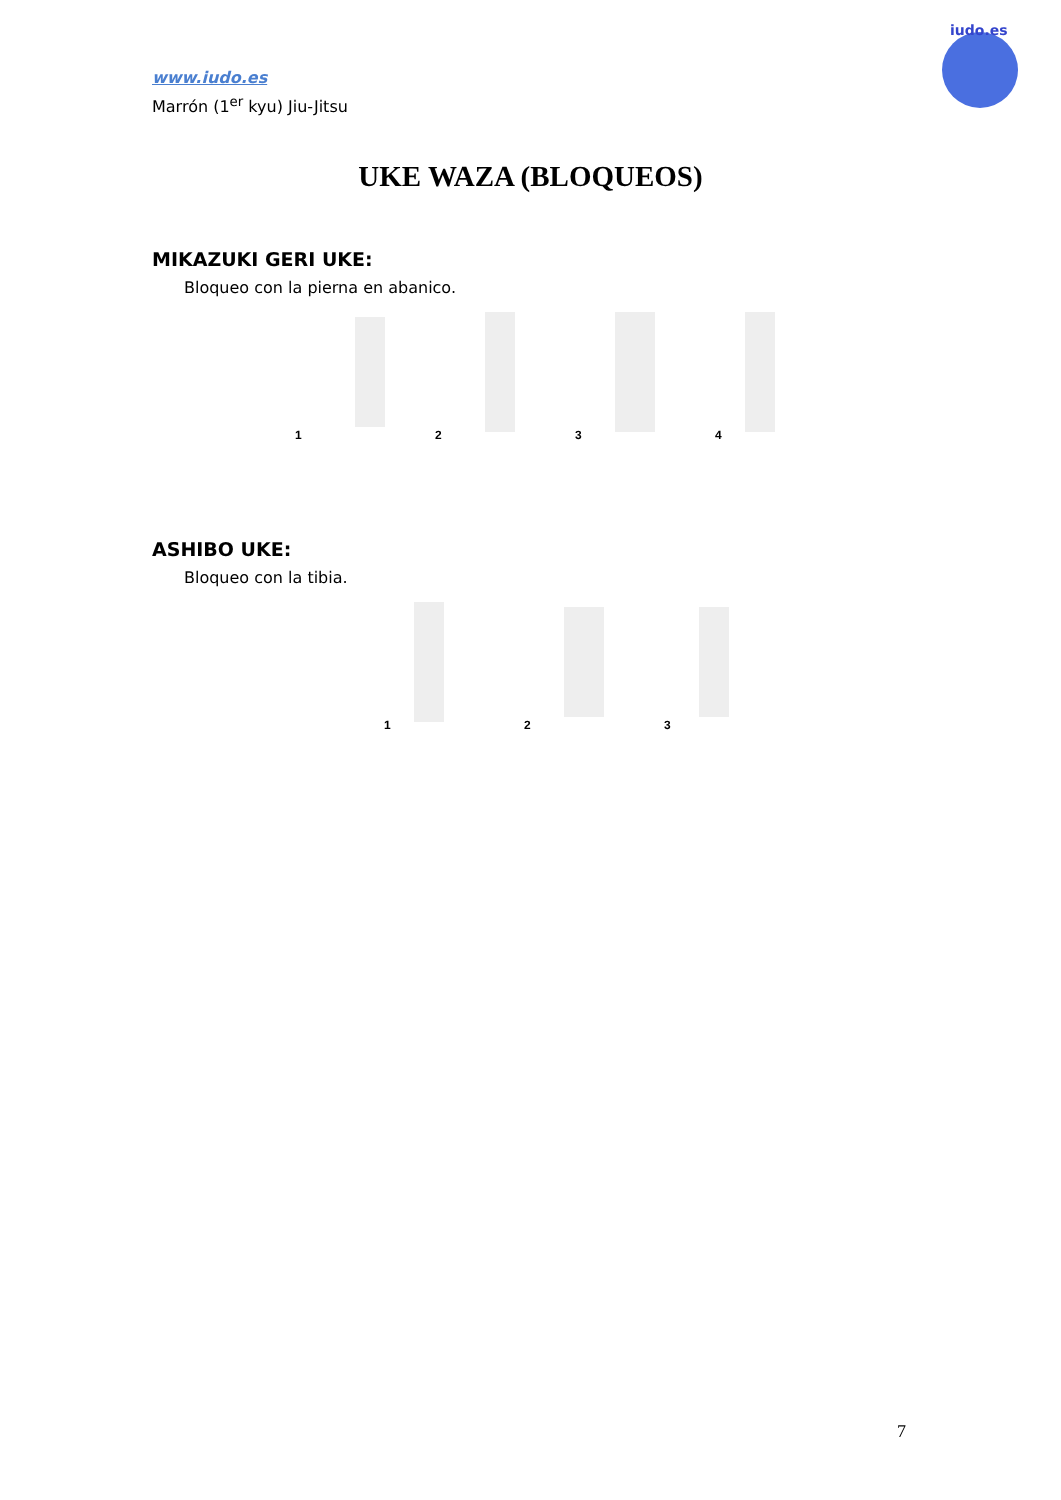www.iudo.es
Marrón (1<sup>er</sup> kyu) Jiu-Jitsu
iudo.es
UKE WAZA (BLOQUEOS)
MIKAZUKI GERI UKE:
Bloqueo con la pierna en abanico.
1
2
3
4
ASHIBO UKE:
Bloqueo con la tibia.
1
2
3
7